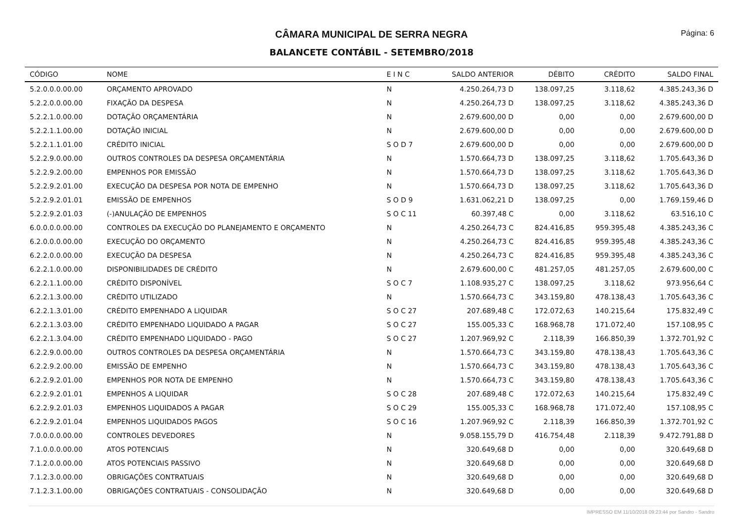CÂMARA MUNICIPAL DE SERRA NEGRA
Página: 6
BALANCETE CONTÁBIL - SETEMBRO/2018
| CÓDIGO | NOME | E I N C | SALDO ANTERIOR | DÉBITO | CRÉDITO | SALDO FINAL |
| --- | --- | --- | --- | --- | --- | --- |
| 5.2.0.0.0.00.00 | ORÇAMENTO APROVADO | N | 4.250.264,73 D | 138.097,25 | 3.118,62 | 4.385.243,36 D |
| 5.2.2.0.0.00.00 | FIXAÇÃO DA DESPESA | N | 4.250.264,73 D | 138.097,25 | 3.118,62 | 4.385.243,36 D |
| 5.2.2.1.0.00.00 | DOTAÇÃO ORÇAMENTÁRIA | N | 2.679.600,00 D | 0,00 | 0,00 | 2.679.600,00 D |
| 5.2.2.1.1.00.00 | DOTAÇÃO INICIAL | N | 2.679.600,00 D | 0,00 | 0,00 | 2.679.600,00 D |
| 5.2.2.1.1.01.00 | CRÉDITO INICIAL | S O D 7 | 2.679.600,00 D | 0,00 | 0,00 | 2.679.600,00 D |
| 5.2.2.9.0.00.00 | OUTROS CONTROLES DA DESPESA ORÇAMENTÁRIA | N | 1.570.664,73 D | 138.097,25 | 3.118,62 | 1.705.643,36 D |
| 5.2.2.9.2.00.00 | EMPENHOS POR EMISSÃO | N | 1.570.664,73 D | 138.097,25 | 3.118,62 | 1.705.643,36 D |
| 5.2.2.9.2.01.00 | EXECUÇÃO DA DESPESA POR NOTA DE EMPENHO | N | 1.570.664,73 D | 138.097,25 | 3.118,62 | 1.705.643,36 D |
| 5.2.2.9.2.01.01 | EMISSÃO DE EMPENHOS | S O D 9 | 1.631.062,21 D | 138.097,25 | 0,00 | 1.769.159,46 D |
| 5.2.2.9.2.01.03 | (-)ANULAÇÃO DE EMPENHOS | S O C 11 | 60.397,48 C | 0,00 | 3.118,62 | 63.516,10 C |
| 6.0.0.0.0.00.00 | CONTROLES DA EXECUÇÃO DO PLANEJAMENTO E ORÇAMENTO | N | 4.250.264,73 C | 824.416,85 | 959.395,48 | 4.385.243,36 C |
| 6.2.0.0.0.00.00 | EXECUÇÃO DO ORÇAMENTO | N | 4.250.264,73 C | 824.416,85 | 959.395,48 | 4.385.243,36 C |
| 6.2.2.0.0.00.00 | EXECUÇÃO DA DESPESA | N | 4.250.264,73 C | 824.416,85 | 959.395,48 | 4.385.243,36 C |
| 6.2.2.1.0.00.00 | DISPONIBILIDADES DE CRÉDITO | N | 2.679.600,00 C | 481.257,05 | 481.257,05 | 2.679.600,00 C |
| 6.2.2.1.1.00.00 | CRÉDITO DISPONÍVEL | S O C 7 | 1.108.935,27 C | 138.097,25 | 3.118,62 | 973.956,64 C |
| 6.2.2.1.3.00.00 | CRÉDITO UTILIZADO | N | 1.570.664,73 C | 343.159,80 | 478.138,43 | 1.705.643,36 C |
| 6.2.2.1.3.01.00 | CRÉDITO EMPENHADO A LIQUIDAR | S O C 27 | 207.689,48 C | 172.072,63 | 140.215,64 | 175.832,49 C |
| 6.2.2.1.3.03.00 | CRÉDITO EMPENHADO LIQUIDADO A PAGAR | S O C 27 | 155.005,33 C | 168.968,78 | 171.072,40 | 157.108,95 C |
| 6.2.2.1.3.04.00 | CRÉDITO EMPENHADO LIQUIDADO - PAGO | S O C 27 | 1.207.969,92 C | 2.118,39 | 166.850,39 | 1.372.701,92 C |
| 6.2.2.9.0.00.00 | OUTROS CONTROLES DA DESPESA ORÇAMENTÁRIA | N | 1.570.664,73 C | 343.159,80 | 478.138,43 | 1.705.643,36 C |
| 6.2.2.9.2.00.00 | EMISSÃO DE EMPENHO | N | 1.570.664,73 C | 343.159,80 | 478.138,43 | 1.705.643,36 C |
| 6.2.2.9.2.01.00 | EMPENHOS POR NOTA DE EMPENHO | N | 1.570.664,73 C | 343.159,80 | 478.138,43 | 1.705.643,36 C |
| 6.2.2.9.2.01.01 | EMPENHOS A LIQUIDAR | S O C 28 | 207.689,48 C | 172.072,63 | 140.215,64 | 175.832,49 C |
| 6.2.2.9.2.01.03 | EMPENHOS LIQUIDADOS A PAGAR | S O C 29 | 155.005,33 C | 168.968,78 | 171.072,40 | 157.108,95 C |
| 6.2.2.9.2.01.04 | EMPENHOS LIQUIDADOS PAGOS | S O C 16 | 1.207.969,92 C | 2.118,39 | 166.850,39 | 1.372.701,92 C |
| 7.0.0.0.0.00.00 | CONTROLES DEVEDORES | N | 9.058.155,79 D | 416.754,48 | 2.118,39 | 9.472.791,88 D |
| 7.1.0.0.0.00.00 | ATOS POTENCIAIS | N | 320.649,68 D | 0,00 | 0,00 | 320.649,68 D |
| 7.1.2.0.0.00.00 | ATOS POTENCIAIS PASSIVO | N | 320.649,68 D | 0,00 | 0,00 | 320.649,68 D |
| 7.1.2.3.0.00.00 | OBRIGAÇÕES CONTRATUAIS | N | 320.649,68 D | 0,00 | 0,00 | 320.649,68 D |
| 7.1.2.3.1.00.00 | OBRIGAÇÕES CONTRATUAIS - CONSOLIDAÇÃO | N | 320.649,68 D | 0,00 | 0,00 | 320.649,68 D |
IMPRESSO EM 11/10/2018 09:23:44 por Sandro - Sandro